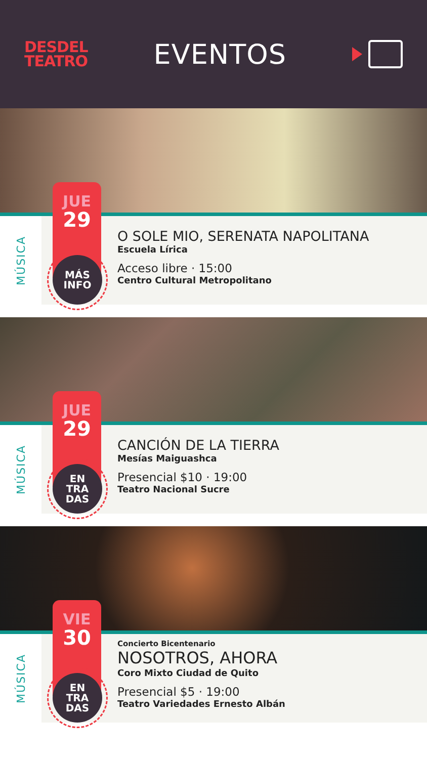DESDEL
TEATRO
EVENTOS
MÚSICA
O SOLE MIO, SERENATA NAPOLITANA
Escuela Lírica
Acceso libre · 15:00
Centro Cultural Metropolitano
JUE
29
MÁS
INFO
MÚSICA
CANCIÓN DE LA TIERRA
Mesías Maiguashca
Presencial $10 · 19:00
Teatro Nacional Sucre
JUE
29
EN
TRA
DAS
MÚSICA
Concierto Bicentenario
NOSOTROS, AHORA
Coro Mixto Ciudad de Quito
Presencial $5 · 19:00
Teatro Variedades Ernesto Albán
VIE
30
EN
TRA
DAS